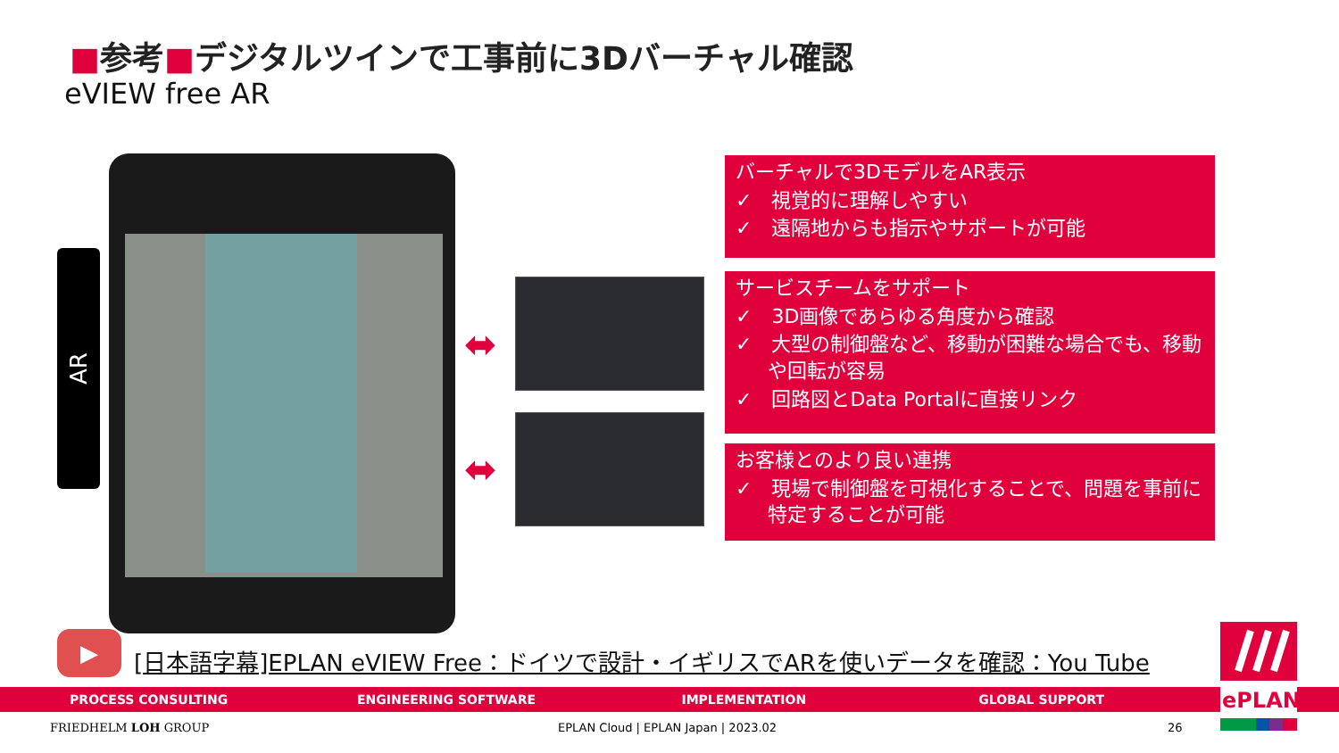■参考■デジタルツインで工事前に3Dバーチャル確認
eVIEW free AR
AR
⬌
⬌
バーチャルで3DモデルをAR表示
✓　視覚的に理解しやすい
✓　遠隔地からも指示やサポートが可能
サービスチームをサポート
✓　3D画像であらゆる角度から確認
✓　大型の制御盤など、移動が困難な場合でも、移動や回転が容易
✓　回路図とData Portalに直接リンク
お客様とのより良い連携
✓　現場で制御盤を可視化することで、問題を事前に特定することが可能
▶
[日本語字幕]EPLAN eVIEW Free：ドイツで設計・イギリスでARを使いデータを確認：You Tube
PROCESS CONSULTING ENGINEERING SOFTWARE IMPLEMENTATION GLOBAL SUPPORT
ePLAN
FRIEDHELM LOH GROUP
EPLAN Cloud | EPLAN Japan | 2023.02
26